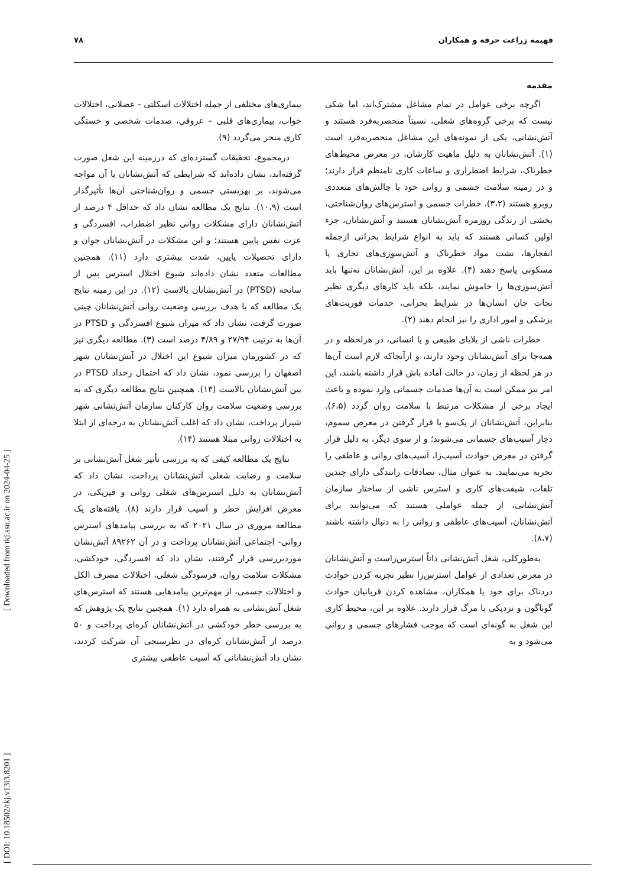فهیمه زراعت حرفه و همکاران ۷۸
[ DOI: 10.18502/tkj.v13i3.8201 ] [ Downloaded from tkj.ssu.ac.ir on 2024-04-25 ]
مقدمه
اگرچه برخی عوامل در تمام مشاغل مشترک‌اند، اما شکی نیست که برخی گروه‌های شغلی، نسبتاً منحصربه‌فرد هستند و آتش‌نشانی، یکی از نمونه‌های این مشاغل منحصربه‌فرد است (۱). آتش‌نشانان به دلیل ماهیت کارشان، در معرض محیط‌های خطرناک، شرایط اضطراری و ساعات کاری نامنظم قرار دارند؛ و در زمینه سلامت جسمی و روانی خود با چالش‌های متعددی روبرو هستند (۳،۲). خطرات جسمی و استرس‌های روان‌شناختی، بخشی از زندگی روزمره آتش‌نشانان هستند و آتش‌نشانان، جزء اولین کسانی هستند که باید به انواع شرایط بحرانی ازجمله انفجارها، نشت مواد خطرناک و آتش‌سوزی‌های تجاری یا مسکونی پاسخ دهند (۴). علاوه بر این، آتش‌نشانان نه‌تنها باید آتش‌سوزی‌ها را خاموش نمایند، بلکه باید کارهای دیگری نظیر نجات جان انسان‌ها در شرایط بحرانی، خدمات فوریت‌های پزشکی و امور اداری را نیز انجام دهند (۲).
خطرات ناشی از بلایای طبیعی و یا انسانی، در هرلحظه و در همه‌جا برای آتش‌نشانان وجود دارند، و ازآنجاکه لازم است آن‌ها در هر لحظه از زمان، در حالت آماده باش قرار داشته باشند، این امر نیز ممکن است به آن‌ها صدمات جسمانی وارد نموده و باعث ایجاد برخی از مشکلات مرتبط با سلامت روان گردد (۶،۵). بنابراین، آتش‌نشانان از یک‌سو با قرار گرفتن در معرض سموم، دچار آسیب‌های جسمانی می‌شوند؛ و از سوی دیگر، به دلیل قرار گرفتن در معرض حوادث آسیب‌زا، آسیب‌های روانی و عاطفی را تجربه می‌نمایند. به عنوان مثال، تصادفات رانندگی دارای چندین تلفات، شیفت‌های کاری و استرس ناشی از ساختار سازمان آتش‌نشانی، از جمله عواملی هستند که می‌توانند برای آتش‌نشانان، آسیب‌های عاطفی و روانی را به دنبال داشته باشند (۸،۷).
به‌طورکلی، شغل آتش‌نشانی ذاتاً استرس‌زاست و آتش‌نشانان در معرض تعدادی از عوامل استرس‌زا نظیر تجربه کردن حوادث دردناک برای خود یا همکاران، مشاهده کردن قربانیان حوادث گوناگون و نزدیکی با مرگ قرار دارند. علاوه بر این، محیط کاری این شغل به گونه‌ای است که موجب فشارهای جسمی و روانی می‌شود و به
بیماری‌های مختلفی از جمله اختلالات اسکلتی - عضلانی، اختلالات خواب، بیماری‌های قلبی – عروقی، صدمات شخصی و خستگی کاری منجر می‌گردد (۹).
درمجموع، تحقیقات گسترده‌ای که درزمینه این شغل صورت گرفته‌اند، نشان داده‌اند که شرایطی که آتش‌نشانان با آن مواجه می‌شوند، بر بهزیستی جسمی و روان‌شناختی آن‌ها تأثیرگذار است (۱۰،۹). نتایج یک مطالعه نشان داد که حداقل ۴ درصد از آتش‌نشانان دارای مشکلات روانی نظیر اضطراب، افسردگی و عزت نفس پایین هستند؛ و این مشکلات در آتش‌نشانان جوان و دارای تحصیلات پایین، شدت بیشتری دارد (۱۱). همچنین مطالعات متعدد نشان داده‌اند شیوع اختلال استرس پس از سانحه (PTSD) در آتش‌نشانان بالاست (۱۲). در این زمینه نتایج یک مطالعه که با هدف بررسی وضعیت روانی آتش‌نشانان چینی صورت گرفت، نشان داد که میزان شیوع افسردگی و PTSD در آن‌ها به ترتیب ۲۷/۹۴ و ۴/۸۹ درصد است (۳). مطالعه دیگری نیز که در کشورمان میزان شیوع این اختلال در آتش‌نشانان شهر اصفهان را بررسی نمود، نشان داد که احتمال رخداد PTSD در بین آتش‌نشانان بالاست (۱۳). همچنین نتایج مطالعه دیگری که به بررسی وضعیت سلامت روان کارکنان سازمان آتش‌نشانی شهر شیراز پرداخت، نشان داد که اغلب آتش‌نشانان به درجه‌ای از ابتلا به اختلالات روانی مبتلا هستند (۱۴).
نتایج یک مطالعه کیفی که به بررسی تأثیر شغل آتش‌نشانی بر سلامت و رضایت شغلی آتش‌نشانان پرداخت، نشان داد که آتش‌نشانان به دلیل استرس‌های شغلی روانی و فیزیکی، در معرض افزایش خطر و آسیب قرار دارند (۸). یافته‌های یک مطالعه مروری در سال ۲۰۲۱ که به بررسی پیامدهای استرس روانی- اجتماعی آتش‌نشانان پرداخت و در آن ۸۹۲۶۲ آتش‌نشان موردبررسی قرار گرفتند، نشان داد که افسردگی، خودکشی، مشکلات سلامت روان، فرسودگی شغلی، اختلالات مصرف الکل و اختلالات جسمی، از مهم‌ترین پیامدهایی هستند که استرس‌های شغل آتش‌نشانی به همراه دارد (۱). همچنین نتایج یک پژوهش که به بررسی خطر خودکشی در آتش‌نشانان کره‌ای پرداخت و ۵۰ درصد از آتش‌نشانان کره‌ای در نظرسنجی آن شرکت کردند، نشان داد آتش‌نشانانی که آسیب عاطفی بیشتری